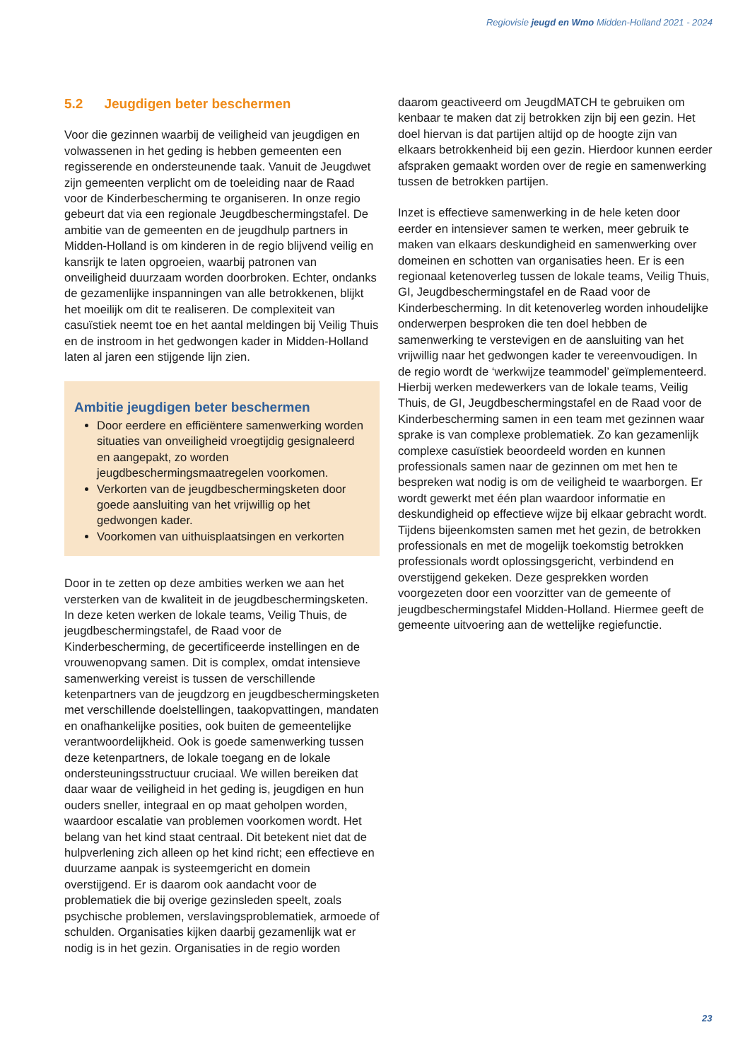Regiovisie jeugd en Wmo Midden-Holland 2021 - 2024
5.2 Jeugdigen beter beschermen
Voor die gezinnen waarbij de veiligheid van jeugdigen en volwassenen in het geding is hebben gemeenten een regisserende en ondersteunende taak. Vanuit de Jeugdwet zijn gemeenten verplicht om de toeleiding naar de Raad voor de Kinderbescherming te organiseren. In onze regio gebeurt dat via een regionale Jeugdbeschermingstafel. De ambitie van de gemeenten en de jeugdhulp partners in Midden-Holland is om kinderen in de regio blijvend veilig en kansrijk te laten opgroeien, waarbij patronen van onveiligheid duurzaam worden doorbroken. Echter, ondanks de gezamenlijke inspanningen van alle betrokkenen, blijkt het moeilijk om dit te realiseren. De complexiteit van casuïstiek neemt toe en het aantal meldingen bij Veilig Thuis en de instroom in het gedwongen kader in Midden-Holland laten al jaren een stijgende lijn zien.
Ambitie jeugdigen beter beschermen
Door eerdere en efficiëntere samenwerking worden situaties van onveiligheid vroegtijdig gesignaleerd en aangepakt, zo worden jeugdbeschermingsmaatregelen voorkomen.
Verkorten van de jeugdbeschermingsketen door goede aansluiting van het vrijwillig op het gedwongen kader.
Voorkomen van uithuisplaatsingen en verkorten
Door in te zetten op deze ambities werken we aan het versterken van de kwaliteit in de jeugdbeschermingsketen. In deze keten werken de lokale teams, Veilig Thuis, de jeugdbeschermingstafel, de Raad voor de Kinderbescherming, de gecertificeerde instellingen en de vrouwenopvang samen. Dit is complex, omdat intensieve samenwerking vereist is tussen de verschillende ketenpartners van de jeugdzorg en jeugdbeschermingsketen met verschillende doelstellingen, taakopvattingen, mandaten en onafhankelijke posities, ook buiten de gemeentelijke verantwoordelijkheid. Ook is goede samenwerking tussen deze ketenpartners, de lokale toegang en de lokale ondersteuningsstructuur cruciaal. We willen bereiken dat daar waar de veiligheid in het geding is, jeugdigen en hun ouders sneller, integraal en op maat geholpen worden, waardoor escalatie van problemen voorkomen wordt. Het belang van het kind staat centraal. Dit betekent niet dat de hulpverlening zich alleen op het kind richt; een effectieve en duurzame aanpak is systeemgericht en domein overstijgend. Er is daarom ook aandacht voor de problematiek die bij overige gezinsleden speelt, zoals psychische problemen, verslavingsproblematiek, armoede of schulden. Organisaties kijken daarbij gezamenlijk wat er nodig is in het gezin. Organisaties in de regio worden
daarom geactiveerd om JeugdMATCH te gebruiken om kenbaar te maken dat zij betrokken zijn bij een gezin. Het doel hiervan is dat partijen altijd op de hoogte zijn van elkaars betrokkenheid bij een gezin. Hierdoor kunnen eerder afspraken gemaakt worden over de regie en samenwerking tussen de betrokken partijen.
Inzet is effectieve samenwerking in de hele keten door eerder en intensiever samen te werken, meer gebruik te maken van elkaars deskundigheid en samenwerking over domeinen en schotten van organisaties heen. Er is een regionaal ketenoverleg tussen de lokale teams, Veilig Thuis, GI, Jeugdbeschermingstafel en de Raad voor de Kinderbescherming. In dit ketenoverleg worden inhoudelijke onderwerpen besproken die ten doel hebben de samenwerking te verstevigen en de aansluiting van het vrijwillig naar het gedwongen kader te vereenvoudigen. In de regio wordt de ‘werkwijze teammodel’ geïmplementeerd. Hierbij werken medewerkers van de lokale teams, Veilig Thuis, de GI, Jeugdbeschermingstafel en de Raad voor de Kinderbescherming samen in een team met gezinnen waar sprake is van complexe problematiek. Zo kan gezamenlijk complexe casuïstiek beoordeeld worden en kunnen professionals samen naar de gezinnen om met hen te bespreken wat nodig is om de veiligheid te waarborgen. Er wordt gewerkt met één plan waardoor informatie en deskundigheid op effectieve wijze bij elkaar gebracht wordt. Tijdens bijeenkomsten samen met het gezin, de betrokken professionals en met de mogelijk toekomstig betrokken professionals wordt oplossingsgericht, verbindend en overstijgend gekeken. Deze gesprekken worden voorgezeten door een voorzitter van de gemeente of jeugdbeschermingstafel Midden-Holland. Hiermee geeft de gemeente uitvoering aan de wettelijke regiefunctie.
23